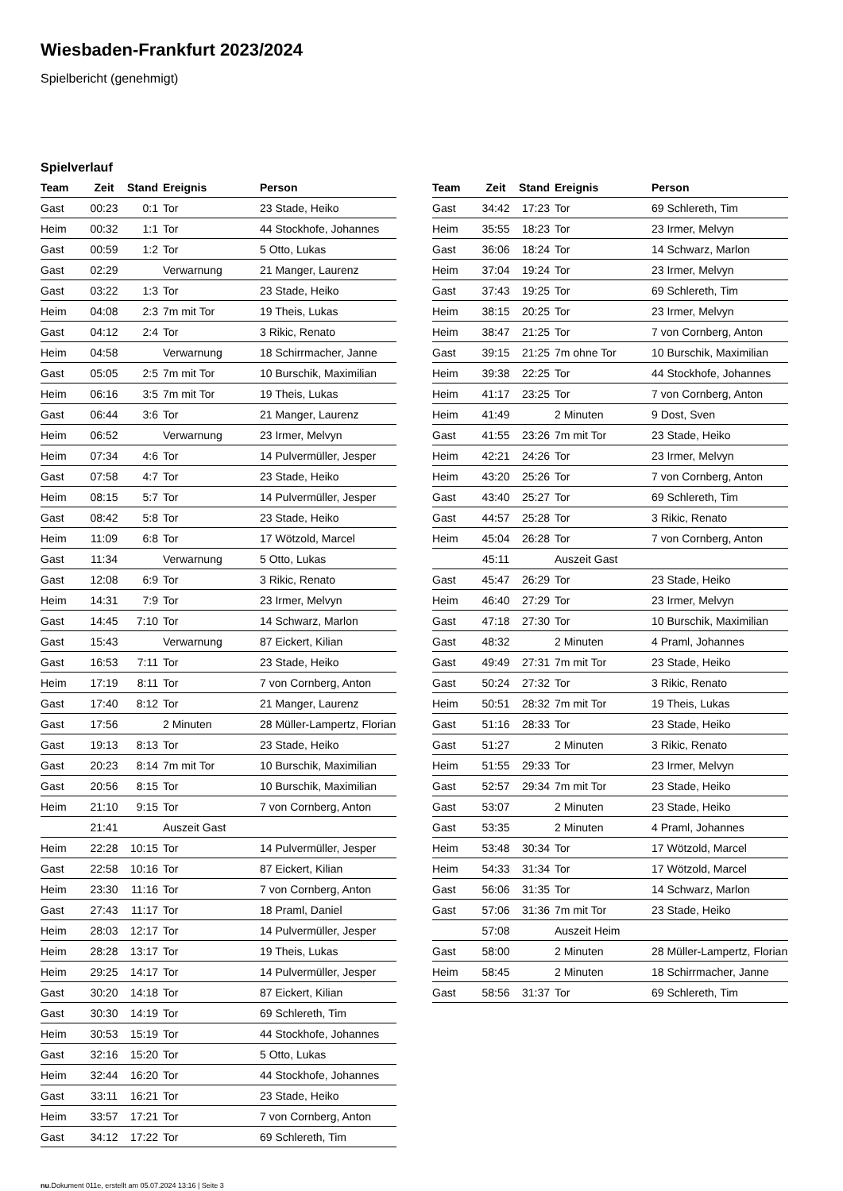Wiesbaden-Frankfurt 2023/2024
Spielbericht (genehmigt)
Spielverlauf
| Team | Zeit | Stand | Ereignis | Person |
| --- | --- | --- | --- | --- |
| Gast | 00:23 | 0:1 | Tor | 23 Stade, Heiko |
| Heim | 00:32 | 1:1 | Tor | 44 Stockhofe, Johannes |
| Gast | 00:59 | 1:2 | Tor | 5 Otto, Lukas |
| Gast | 02:29 | | Verwarnung | 21 Manger, Laurenz |
| Gast | 03:22 | 1:3 | Tor | 23 Stade, Heiko |
| Heim | 04:08 | 2:3 | 7m mit Tor | 19 Theis, Lukas |
| Gast | 04:12 | 2:4 | Tor | 3 Rikic, Renato |
| Heim | 04:58 | | Verwarnung | 18 Schirrmacher, Janne |
| Gast | 05:05 | 2:5 | 7m mit Tor | 10 Burschik, Maximilian |
| Heim | 06:16 | 3:5 | 7m mit Tor | 19 Theis, Lukas |
| Gast | 06:44 | 3:6 | Tor | 21 Manger, Laurenz |
| Heim | 06:52 | | Verwarnung | 23 Irmer, Melvyn |
| Heim | 07:34 | 4:6 | Tor | 14 Pulvermüller, Jesper |
| Gast | 07:58 | 4:7 | Tor | 23 Stade, Heiko |
| Heim | 08:15 | 5:7 | Tor | 14 Pulvermüller, Jesper |
| Gast | 08:42 | 5:8 | Tor | 23 Stade, Heiko |
| Heim | 11:09 | 6:8 | Tor | 17 Wötzold, Marcel |
| Gast | 11:34 | | Verwarnung | 5 Otto, Lukas |
| Gast | 12:08 | 6:9 | Tor | 3 Rikic, Renato |
| Heim | 14:31 | 7:9 | Tor | 23 Irmer, Melvyn |
| Gast | 14:45 | 7:10 | Tor | 14 Schwarz, Marlon |
| Gast | 15:43 | | Verwarnung | 87 Eickert, Kilian |
| Gast | 16:53 | 7:11 | Tor | 23 Stade, Heiko |
| Heim | 17:19 | 8:11 | Tor | 7 von Cornberg, Anton |
| Gast | 17:40 | 8:12 | Tor | 21 Manger, Laurenz |
| Gast | 17:56 | | 2 Minuten | 28 Müller-Lampertz, Florian |
| Gast | 19:13 | 8:13 | Tor | 23 Stade, Heiko |
| Gast | 20:23 | 8:14 | 7m mit Tor | 10 Burschik, Maximilian |
| Gast | 20:56 | 8:15 | Tor | 10 Burschik, Maximilian |
| Heim | 21:10 | 9:15 | Tor | 7 von Cornberg, Anton |
| | 21:41 | | Auszeit Gast | |
| Heim | 22:28 | 10:15 | Tor | 14 Pulvermüller, Jesper |
| Gast | 22:58 | 10:16 | Tor | 87 Eickert, Kilian |
| Heim | 23:30 | 11:16 | Tor | 7 von Cornberg, Anton |
| Gast | 27:43 | 11:17 | Tor | 18 Praml, Daniel |
| Heim | 28:03 | 12:17 | Tor | 14 Pulvermüller, Jesper |
| Heim | 28:28 | 13:17 | Tor | 19 Theis, Lukas |
| Heim | 29:25 | 14:17 | Tor | 14 Pulvermüller, Jesper |
| Gast | 30:20 | 14:18 | Tor | 87 Eickert, Kilian |
| Gast | 30:30 | 14:19 | Tor | 69 Schlereth, Tim |
| Heim | 30:53 | 15:19 | Tor | 44 Stockhofe, Johannes |
| Gast | 32:16 | 15:20 | Tor | 5 Otto, Lukas |
| Heim | 32:44 | 16:20 | Tor | 44 Stockhofe, Johannes |
| Gast | 33:11 | 16:21 | Tor | 23 Stade, Heiko |
| Heim | 33:57 | 17:21 | Tor | 7 von Cornberg, Anton |
| Gast | 34:12 | 17:22 | Tor | 69 Schlereth, Tim |
| Team | Zeit | Stand | Ereignis | Person |
| --- | --- | --- | --- | --- |
| Gast | 34:42 | 17:23 | Tor | 69 Schlereth, Tim |
| Heim | 35:55 | 18:23 | Tor | 23 Irmer, Melvyn |
| Gast | 36:06 | 18:24 | Tor | 14 Schwarz, Marlon |
| Heim | 37:04 | 19:24 | Tor | 23 Irmer, Melvyn |
| Gast | 37:43 | 19:25 | Tor | 69 Schlereth, Tim |
| Heim | 38:15 | 20:25 | Tor | 23 Irmer, Melvyn |
| Heim | 38:47 | 21:25 | Tor | 7 von Cornberg, Anton |
| Gast | 39:15 | 21:25 | 7m ohne Tor | 10 Burschik, Maximilian |
| Heim | 39:38 | 22:25 | Tor | 44 Stockhofe, Johannes |
| Heim | 41:17 | 23:25 | Tor | 7 von Cornberg, Anton |
| Heim | 41:49 | | 2 Minuten | 9 Dost, Sven |
| Gast | 41:55 | 23:26 | 7m mit Tor | 23 Stade, Heiko |
| Heim | 42:21 | 24:26 | Tor | 23 Irmer, Melvyn |
| Heim | 43:20 | 25:26 | Tor | 7 von Cornberg, Anton |
| Gast | 43:40 | 25:27 | Tor | 69 Schlereth, Tim |
| Gast | 44:57 | 25:28 | Tor | 3 Rikic, Renato |
| Heim | 45:04 | 26:28 | Tor | 7 von Cornberg, Anton |
| | 45:11 | | Auszeit Gast | |
| Gast | 45:47 | 26:29 | Tor | 23 Stade, Heiko |
| Heim | 46:40 | 27:29 | Tor | 23 Irmer, Melvyn |
| Gast | 47:18 | 27:30 | Tor | 10 Burschik, Maximilian |
| Gast | 48:32 | | 2 Minuten | 4 Praml, Johannes |
| Gast | 49:49 | 27:31 | 7m mit Tor | 23 Stade, Heiko |
| Gast | 50:24 | 27:32 | Tor | 3 Rikic, Renato |
| Heim | 50:51 | 28:32 | 7m mit Tor | 19 Theis, Lukas |
| Gast | 51:16 | 28:33 | Tor | 23 Stade, Heiko |
| Gast | 51:27 | | 2 Minuten | 3 Rikic, Renato |
| Heim | 51:55 | 29:33 | Tor | 23 Irmer, Melvyn |
| Gast | 52:57 | 29:34 | 7m mit Tor | 23 Stade, Heiko |
| Gast | 53:07 | | 2 Minuten | 23 Stade, Heiko |
| Gast | 53:35 | | 2 Minuten | 4 Praml, Johannes |
| Heim | 53:48 | 30:34 | Tor | 17 Wötzold, Marcel |
| Heim | 54:33 | 31:34 | Tor | 17 Wötzold, Marcel |
| Gast | 56:06 | 31:35 | Tor | 14 Schwarz, Marlon |
| Gast | 57:06 | 31:36 | 7m mit Tor | 23 Stade, Heiko |
| | 57:08 | | Auszeit Heim | |
| Gast | 58:00 | | 2 Minuten | 28 Müller-Lampertz, Florian |
| Heim | 58:45 | | 2 Minuten | 18 Schirrmacher, Janne |
| Gast | 58:56 | 31:37 | Tor | 69 Schlereth, Tim |
nu.Dokument 011e, erstellt am 05.07.2024 13:16 | Seite 3